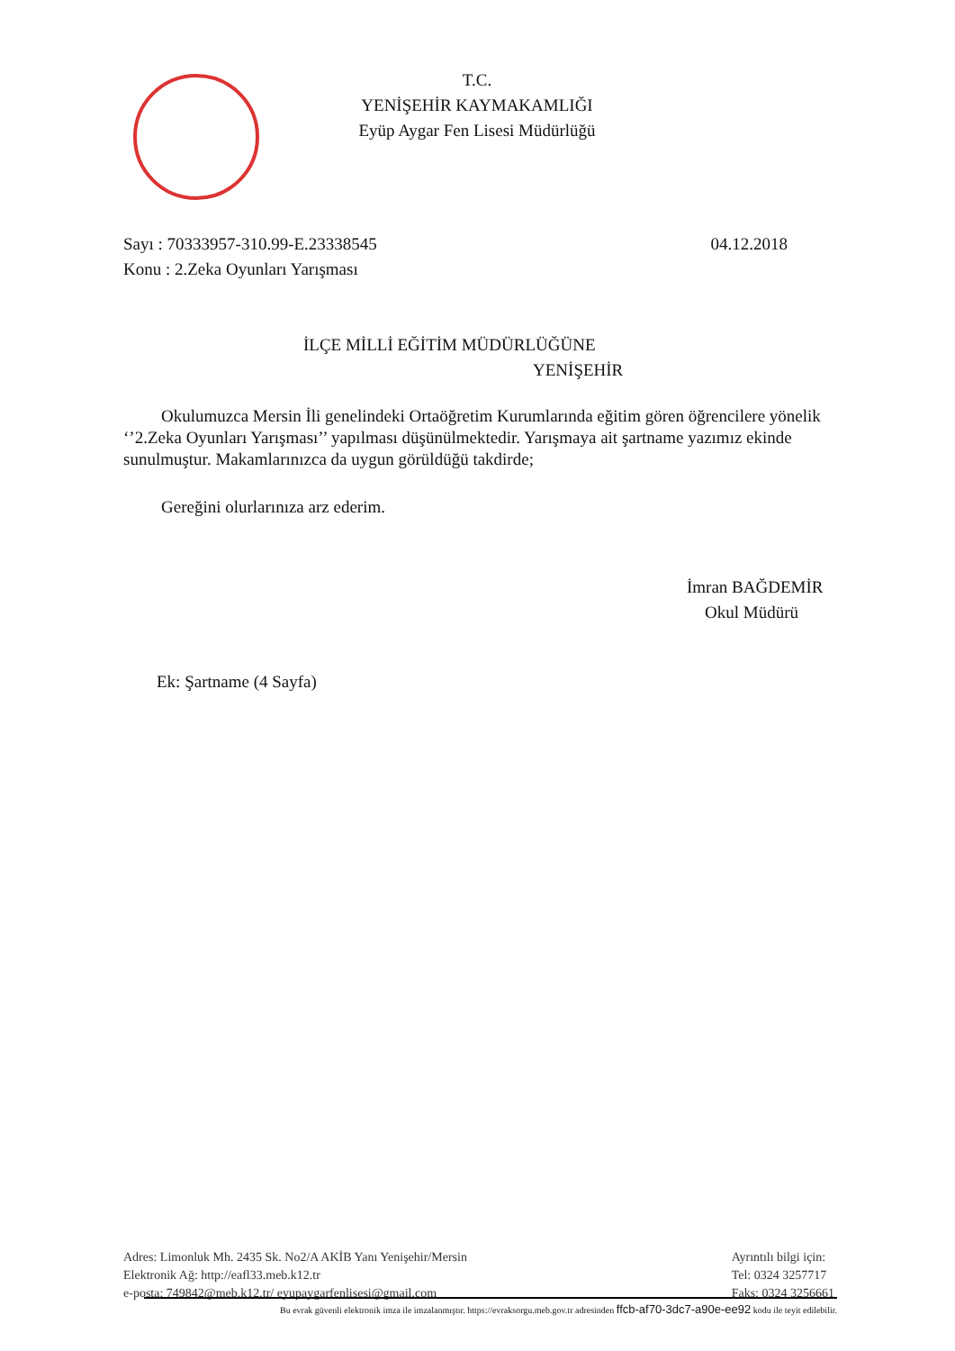T.C.
YENİŞEHİR KAYMAKAMLIĞI
Eyüp Aygar Fen Lisesi Müdürlüğü
Sayı : 70333957-310.99-E.23338545 04.12.2018
Konu : 2.Zeka Oyunları Yarışması
İLÇE MİLLİ EĞİTİM MÜDÜRLÜĞÜNE
YENİŞEHİR
Okulumuzca Mersin İli genelindeki Ortaöğretim Kurumlarında eğitim gören öğrencilere yönelik ‘’2.Zeka Oyunları Yarışması’’ yapılması düşünülmektedir. Yarışmaya ait şartname yazımız ekinde sunulmuştur. Makamlarınızca da uygun görüldüğü takdirde;
Gereğini olurlarınıza arz ederim.
İmran BAĞDEMİR
Okul Müdürü
Ek: Şartname (4 Sayfa)
Adres: Limonluk Mh. 2435 Sk. No2/A AKİB Yanı Yenişehir/Mersin
Elektronik Ağ: http://eafl33.meb.k12.tr
e-posta: 749842@meb.k12.tr/ eyupaygarfenlisesi@gmail.com
Ayrıntılı bilgi için:
Tel: 0324 3257717
Faks: 0324 3256661
Bu evrak güvenli elektronik imza ile imzalanmıştır. https://evraksorgu.meb.gov.tr adresinden ffcb-af70-3dc7-a90e-ee92 kodu ile teyit edilebilir.